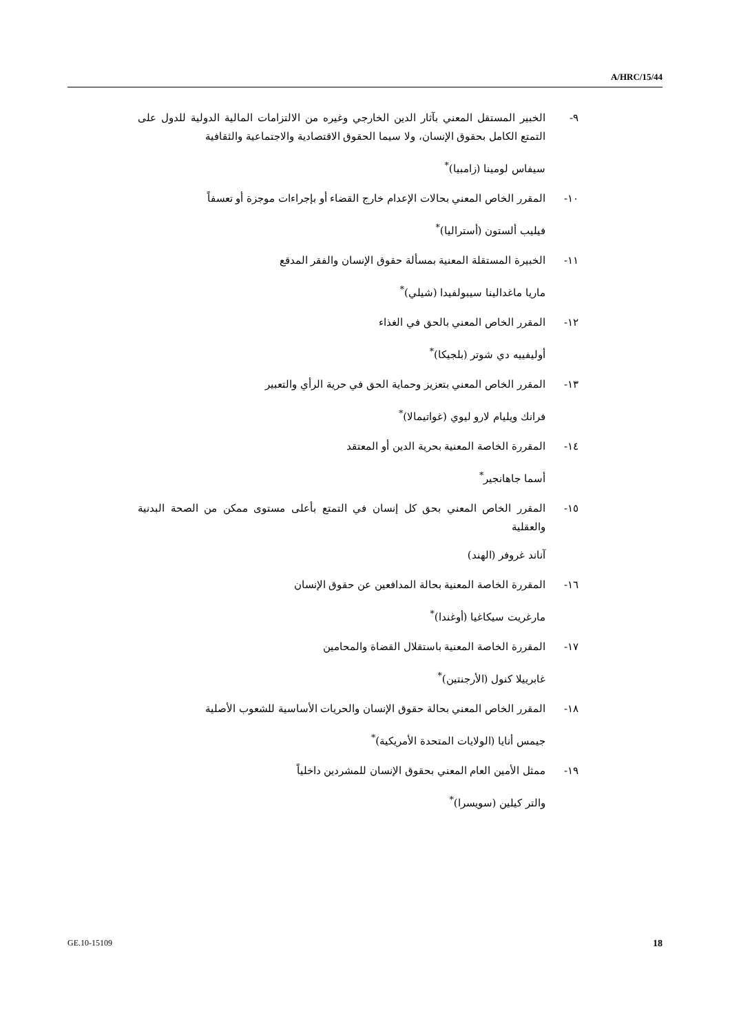A/HRC/15/44
٩- الخبير المستقل المعني بآثار الدين الخارجي وغيره من الالتزامات المالية الدولية للدول على التمتع الكامل بحقوق الإنسان، ولا سيما الحقوق الاقتصادية والاجتماعية والثقافية
سيفاس لومينا (زامبيا)<sup>*</sup>
١٠- المقرر الخاص المعني بحالات الإعدام خارج القضاء أو بإجراءات موجزة أو تعسفاً
فيليب ألستون (أستراليا)<sup>*</sup>
١١- الخبيرة المستقلة المعنية بمسألة حقوق الإنسان والفقر المدقع
ماريا ماغدالينا سيبولفيدا (شيلي)<sup>*</sup>
١٢- المقرر الخاص المعني بالحق في الغذاء
أوليفييه دي شوتر (بلجيكا)<sup>*</sup>
١٣- المقرر الخاص المعني بتعزيز وحماية الحق في حرية الرأي والتعبير
فرانك ويليام لارو ليوي (غواتيمالا)<sup>*</sup>
١٤- المقررة الخاصة المعنية بحرية الدين أو المعتقد
أسما جاهانجير<sup>*</sup>
١٥- المقرر الخاص المعني بحق كل إنسان في التمتع بأعلى مستوى ممكن من الصحة البدنية والعقلية
آناند غروفر (الهند)
١٦- المقررة الخاصة المعنية بحالة المدافعين عن حقوق الإنسان
مارغريت سيكاغيا (أوغندا)<sup>*</sup>
١٧- المقررة الخاصة المعنية باستقلال القضاة والمحامين
غابرييلا كنول (الأرجنتين)<sup>*</sup>
١٨- المقرر الخاص المعني بحالة حقوق الإنسان والحريات الأساسية للشعوب الأصلية
جيمس أنايا (الولايات المتحدة الأمريكية)<sup>*</sup>
١٩- ممثل الأمين العام المعني بحقوق الإنسان للمشردين داخلياً
والتر كيلين (سويسرا)<sup>*</sup>
GE.10-15109 18